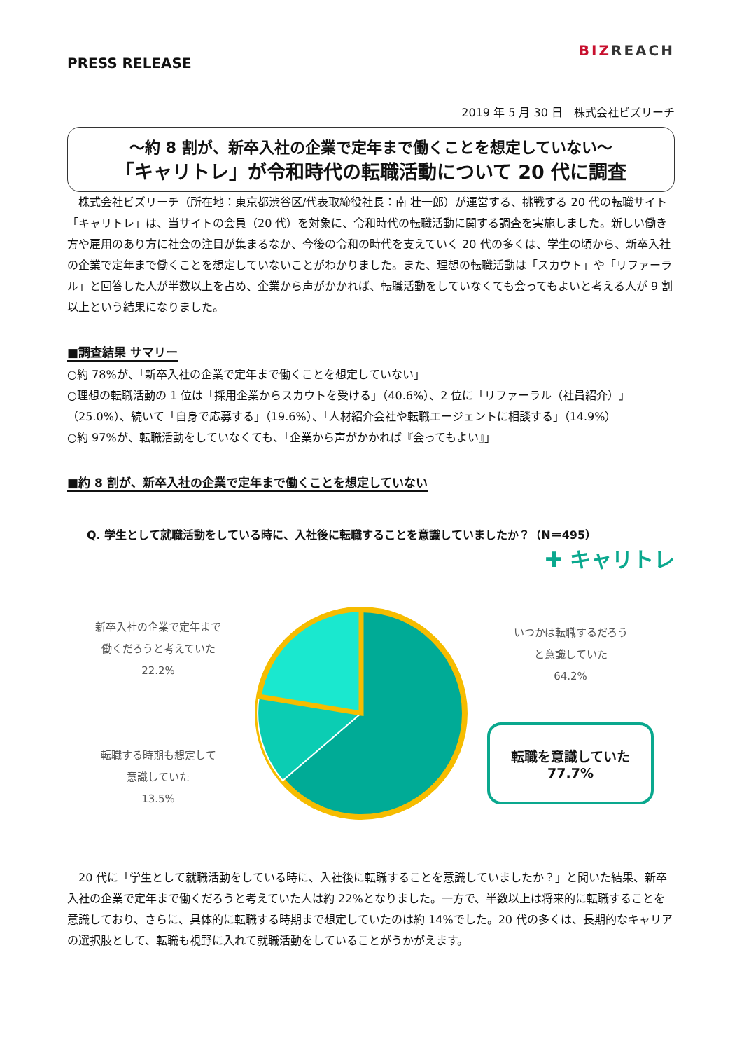PRESS RELEASE
BIZREACH
2019 年 5 月 30 日　株式会社ビズリーチ
～約 8 割が、新卒入社の企業で定年まで働くことを想定していない～
「キャリトレ」が令和時代の転職活動について 20 代に調査
　株式会社ビズリーチ（所在地：東京都渋谷区/代表取締役社長：南 壮一郎）が運営する、挑戦する 20 代の転職サイト「キャリトレ」は、当サイトの会員（20 代）を対象に、令和時代の転職活動に関する調査を実施しました。新しい働き方や雇用のあり方に社会の注目が集まるなか、今後の令和の時代を支えていく 20 代の多くは、学生の頃から、新卒入社の企業で定年まで働くことを想定していないことがわかりました。また、理想の転職活動は「スカウト」や「リファーラル」と回答した人が半数以上を占め、企業から声がかかれば、転職活動をしていなくても会ってもよいと考える人が 9 割以上という結果になりました。
■調査結果 サマリー
○約 78%が、「新卒入社の企業で定年まで働くことを想定していない」
○理想の転職活動の 1 位は「採用企業からスカウトを受ける」（40.6%）、2 位に「リファーラル（社員紹介）」（25.0%）、続いて「自身で応募する」（19.6%）、「人材紹介会社や転職エージェントに相談する」（14.9%）
○約 97%が、転職活動をしていなくても、「企業から声がかかれば『会ってもよい』」
■約 8 割が、新卒入社の企業で定年まで働くことを想定していない
Q. 学生として就職活動をしている時に、入社後に転職することを意識していましたか？（N＝495）
✚ キャリトレ
新卒入社の企業で定年まで
働くだろうと考えていた
22.2%
転職する時期も想定して
意識していた
13.5%
いつかは転職するだろう
と意識していた
64.2%
転職を意識していた
77.7%
　20 代に「学生として就職活動をしている時に、入社後に転職することを意識していましたか？」と聞いた結果、新卒入社の企業で定年まで働くだろうと考えていた人は約 22%となりました。一方で、半数以上は将来的に転職することを意識しており、さらに、具体的に転職する時期まで想定していたのは約 14%でした。20 代の多くは、長期的なキャリアの選択肢として、転職も視野に入れて就職活動をしていることがうかがえます。